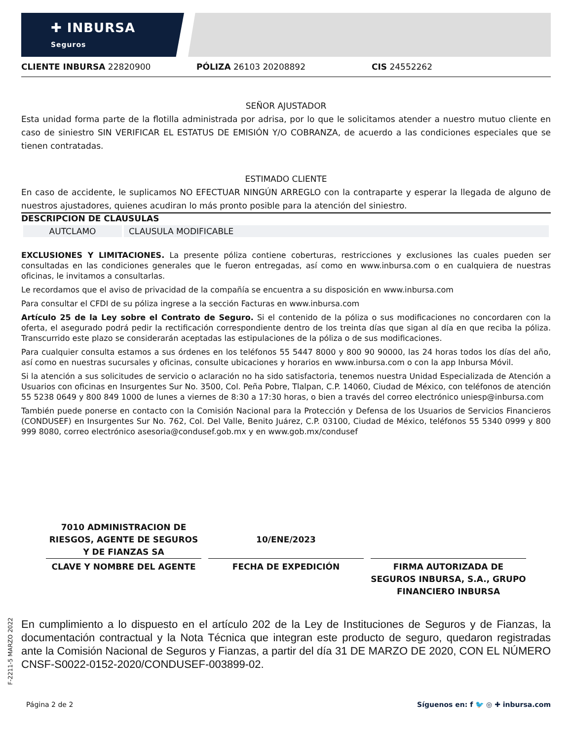✚ INBURSA
Seguros
CLIENTE INBURSA 22820900 PÓLIZA 26103 20208892 CIS 24552262
SEÑOR AJUSTADOR
Esta unidad forma parte de la flotilla administrada por adrisa, por lo que le solicitamos atender a nuestro mutuo cliente en caso de siniestro SIN VERIFICAR EL ESTATUS DE EMISIÓN Y/O COBRANZA, de acuerdo a las condiciones especiales que se tienen contratadas.
ESTIMADO CLIENTE
En caso de accidente, le suplicamos NO EFECTUAR NINGÚN ARREGLO con la contraparte y esperar la llegada de alguno de nuestros ajustadores, quienes acudiran lo más pronto posible para la atención del siniestro.
DESCRIPCION DE CLAUSULAS
| AUTCLAMO | CLAUSULA MODIFICABLE |
EXCLUSIONES Y LIMITACIONES. La presente póliza contiene coberturas, restricciones y exclusiones las cuales pueden ser consultadas en las condiciones generales que le fueron entregadas, así como en www.inbursa.com o en cualquiera de nuestras oficinas, le invitamos a consultarlas.
Le recordamos que el aviso de privacidad de la compañía se encuentra a su disposición en www.inbursa.com
Para consultar el CFDI de su póliza ingrese a la sección Facturas en www.inbursa.com
Artículo 25 de la Ley sobre el Contrato de Seguro. Si el contenido de la póliza o sus modificaciones no concordaren con la oferta, el asegurado podrá pedir la rectificación correspondiente dentro de los treinta días que sigan al día en que reciba la póliza. Transcurrido este plazo se considerarán aceptadas las estipulaciones de la póliza o de sus modificaciones.
Para cualquier consulta estamos a sus órdenes en los teléfonos 55 5447 8000 y 800 90 90000, las 24 horas todos los días del año, así como en nuestras sucursales y oficinas, consulte ubicaciones y horarios en www.inbursa.com o con la app Inbursa Móvil.
Si la atención a sus solicitudes de servicio o aclaración no ha sido satisfactoria, tenemos nuestra Unidad Especializada de Atención a Usuarios con oficinas en Insurgentes Sur No. 3500, Col. Peña Pobre, Tlalpan, C.P. 14060, Ciudad de México, con teléfonos de atención 55 5238 0649 y 800 849 1000 de lunes a viernes de 8:30 a 17:30 horas, o bien a través del correo electrónico uniesp@inbursa.com
También puede ponerse en contacto con la Comisión Nacional para la Protección y Defensa de los Usuarios de Servicios Financieros (CONDUSEF) en Insurgentes Sur No. 762, Col. Del Valle, Benito Juárez, C.P. 03100, Ciudad de México, teléfonos 55 5340 0999 y 800 999 8080, correo electrónico asesoria@condusef.gob.mx y en www.gob.mx/condusef
7010 ADMINISTRACION DE RIESGOS, AGENTE DE SEGUROS Y DE FIANZAS SA
CLAVE Y NOMBRE DEL AGENTE
10/ENE/2023
FECHA DE EXPEDICIÓN
FIRMA AUTORIZADA DE SEGUROS INBURSA, S.A., GRUPO FINANCIERO INBURSA
En cumplimiento a lo dispuesto en el artículo 202 de la Ley de Instituciones de Seguros y de Fianzas, la documentación contractual y la Nota Técnica que integran este producto de seguro, quedaron registradas ante la Comisión Nacional de Seguros y Fianzas, a partir del día 31 DE MARZO DE 2020, CON EL NÚMERO CNSF-S0022-0152-2020/CONDUSEF-003899-02.
Página 2 de 2 Síguenos en: f 🐦 ◎ ✚ inbursa.com
F-2211-5 MARZO 2022